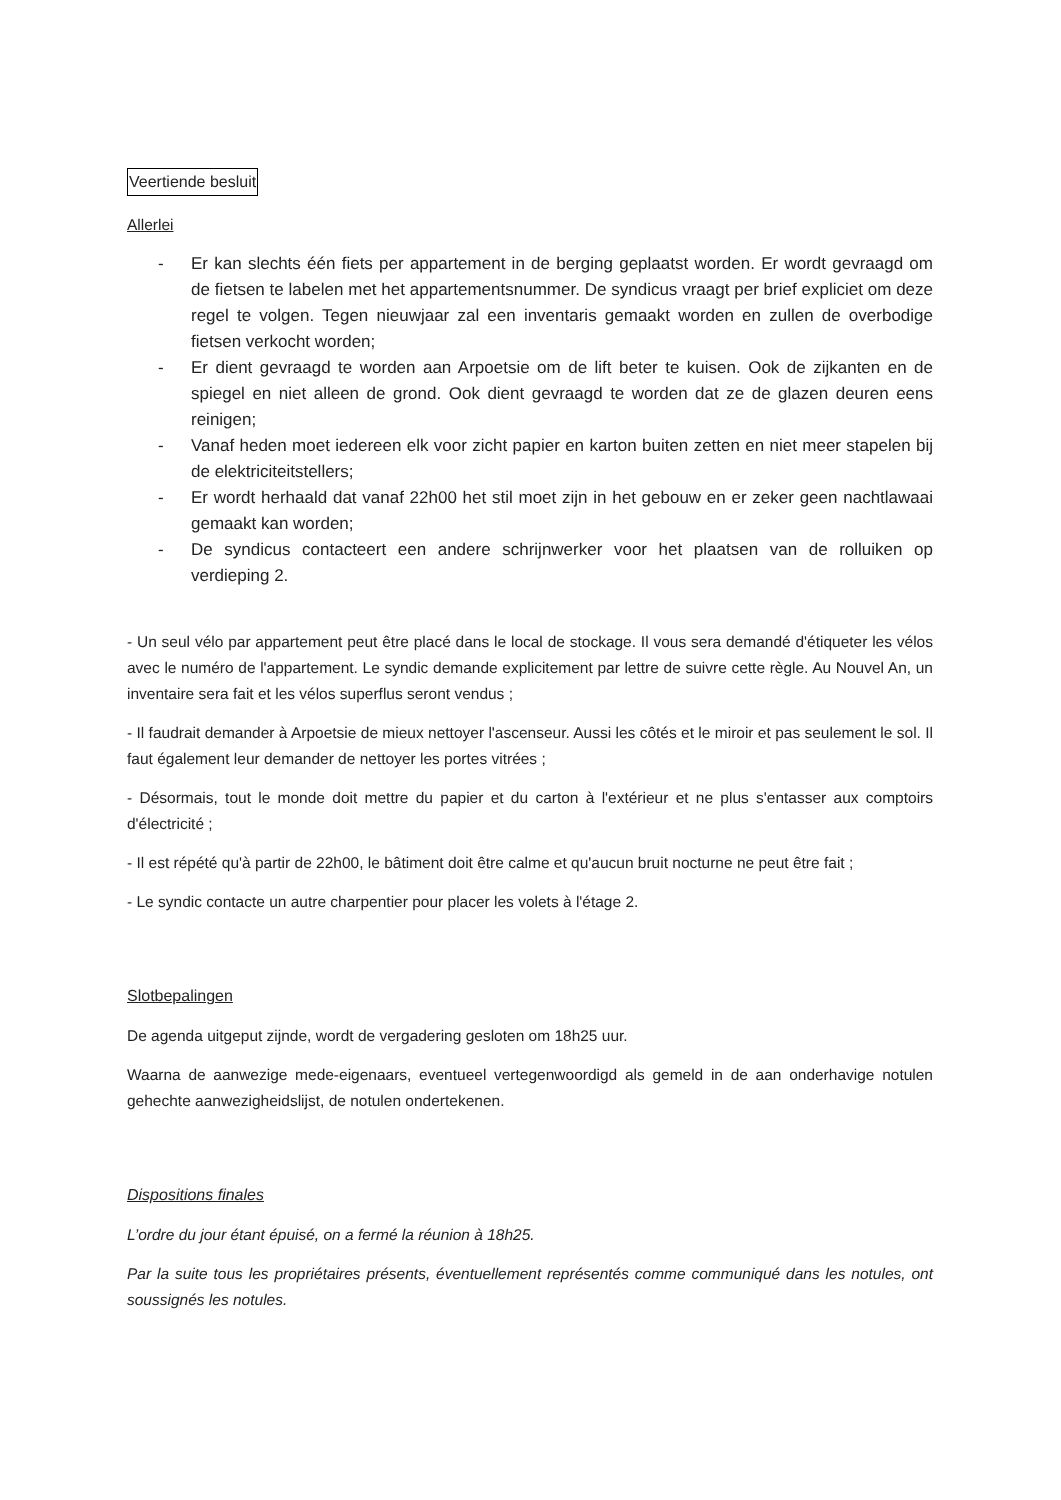Veertiende besluit
Allerlei
- Er kan slechts één fiets per appartement in de berging geplaatst worden. Er wordt gevraagd om de fietsen te labelen met het appartementsnummer. De syndicus vraagt per brief expliciet om deze regel te volgen. Tegen nieuwjaar zal een inventaris gemaakt worden en zullen de overbodige fietsen verkocht worden;
- Er dient gevraagd te worden aan Arpoetsie om de lift beter te kuisen. Ook de zijkanten en de spiegel en niet alleen de grond. Ook dient gevraagd te worden dat ze de glazen deuren eens reinigen;
- Vanaf heden moet iedereen elk voor zicht papier en karton buiten zetten en niet meer stapelen bij de elektriciteitstellers;
- Er wordt herhaald dat vanaf 22h00 het stil moet zijn in het gebouw en er zeker geen nachtlawaai gemaakt kan worden;
- De syndicus contacteert een andere schrijnwerker voor het plaatsen van de rolluiken op verdieping 2.
- Un seul vélo par appartement peut être placé dans le local de stockage. Il vous sera demandé d'étiqueter les vélos avec le numéro de l'appartement. Le syndic demande explicitement par lettre de suivre cette règle. Au Nouvel An, un inventaire sera fait et les vélos superflus seront vendus ;
- Il faudrait demander à Arpoetsie de mieux nettoyer l'ascenseur. Aussi les côtés et le miroir et pas seulement le sol. Il faut également leur demander de nettoyer les portes vitrées ;
- Désormais, tout le monde doit mettre du papier et du carton à l'extérieur et ne plus s'entasser aux comptoirs d'électricité ;
- Il est répété qu'à partir de 22h00, le bâtiment doit être calme et qu'aucun bruit nocturne ne peut être fait ;
- Le syndic contacte un autre charpentier pour placer les volets à l'étage 2.
Slotbepalingen
De agenda uitgeput zijnde, wordt de vergadering gesloten om 18h25 uur.
Waarna de aanwezige mede-eigenaars, eventueel vertegenwoordigd als gemeld in de aan onderhavige notulen gehechte aanwezigheidslijst, de notulen ondertekenen.
Dispositions finales
L’ordre du jour étant épuisé, on a fermé la réunion à 18h25.
Par la suite tous les propriétaires présents, éventuellement représentés comme communiqué dans les notules, ont soussignés les notules.